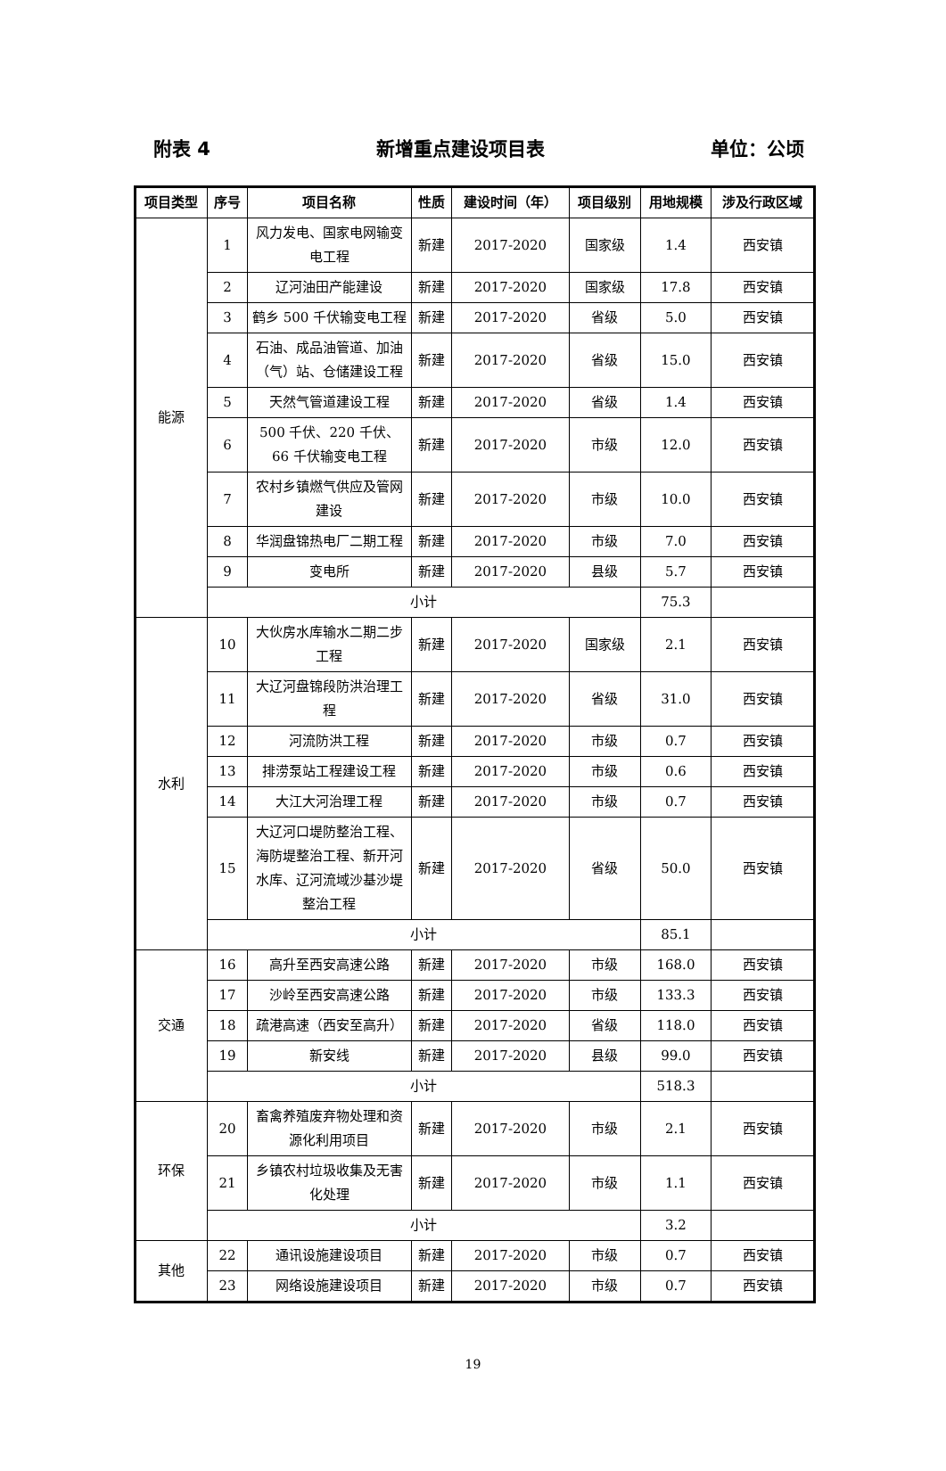附表 4 新增重点建设项目表 单位：公顷
| 项目类型 | 序号 | 项目名称 | 性质 | 建设时间（年） | 项目级别 | 用地规模 | 涉及行政区域 |
| --- | --- | --- | --- | --- | --- | --- | --- |
| 能源 | 1 | 风力发电、国家电网输变电工程 | 新建 | 2017-2020 | 国家级 | 1.4 | 西安镇 |
| | 2 | 辽河油田产能建设 | 新建 | 2017-2020 | 国家级 | 17.8 | 西安镇 |
| | 3 | 鹤乡 500 千伏输变电工程 | 新建 | 2017-2020 | 省级 | 5.0 | 西安镇 |
| | 4 | 石油、成品油管道、加油（气）站、仓储建设工程 | 新建 | 2017-2020 | 省级 | 15.0 | 西安镇 |
| | 5 | 天然气管道建设工程 | 新建 | 2017-2020 | 省级 | 1.4 | 西安镇 |
| | 6 | 500 千伏、220 千伏、66 千伏输变电工程 | 新建 | 2017-2020 | 市级 | 12.0 | 西安镇 |
| | 7 | 农村乡镇燃气供应及管网建设 | 新建 | 2017-2020 | 市级 | 10.0 | 西安镇 |
| | 8 | 华润盘锦热电厂二期工程 | 新建 | 2017-2020 | 市级 | 7.0 | 西安镇 |
| | 9 | 变电所 | 新建 | 2017-2020 | 县级 | 5.7 | 西安镇 |
| | 小计 | | | | | 75.3 | |
| 水利 | 10 | 大伙房水库输水二期二步工程 | 新建 | 2017-2020 | 国家级 | 2.1 | 西安镇 |
| | 11 | 大辽河盘锦段防洪治理工程 | 新建 | 2017-2020 | 省级 | 31.0 | 西安镇 |
| | 12 | 河流防洪工程 | 新建 | 2017-2020 | 市级 | 0.7 | 西安镇 |
| | 13 | 排涝泵站工程建设工程 | 新建 | 2017-2020 | 市级 | 0.6 | 西安镇 |
| | 14 | 大江大河治理工程 | 新建 | 2017-2020 | 市级 | 0.7 | 西安镇 |
| | 15 | 大辽河口堤防整治工程、海防堤整治工程、新开河水库、辽河流域沙基沙堤整治工程 | 新建 | 2017-2020 | 省级 | 50.0 | 西安镇 |
| | 小计 | | | | | 85.1 | |
| 交通 | 16 | 高升至西安高速公路 | 新建 | 2017-2020 | 市级 | 168.0 | 西安镇 |
| | 17 | 沙岭至西安高速公路 | 新建 | 2017-2020 | 市级 | 133.3 | 西安镇 |
| | 18 | 疏港高速（西安至高升） | 新建 | 2017-2020 | 省级 | 118.0 | 西安镇 |
| | 19 | 新安线 | 新建 | 2017-2020 | 县级 | 99.0 | 西安镇 |
| | 小计 | | | | | 518.3 | |
| 环保 | 20 | 畜禽养殖废弃物处理和资源化利用项目 | 新建 | 2017-2020 | 市级 | 2.1 | 西安镇 |
| | 21 | 乡镇农村垃圾收集及无害化处理 | 新建 | 2017-2020 | 市级 | 1.1 | 西安镇 |
| | 小计 | | | | | 3.2 | |
| 其他 | 22 | 通讯设施建设项目 | 新建 | 2017-2020 | 市级 | 0.7 | 西安镇 |
| | 23 | 网络设施建设项目 | 新建 | 2017-2020 | 市级 | 0.7 | 西安镇 |
19